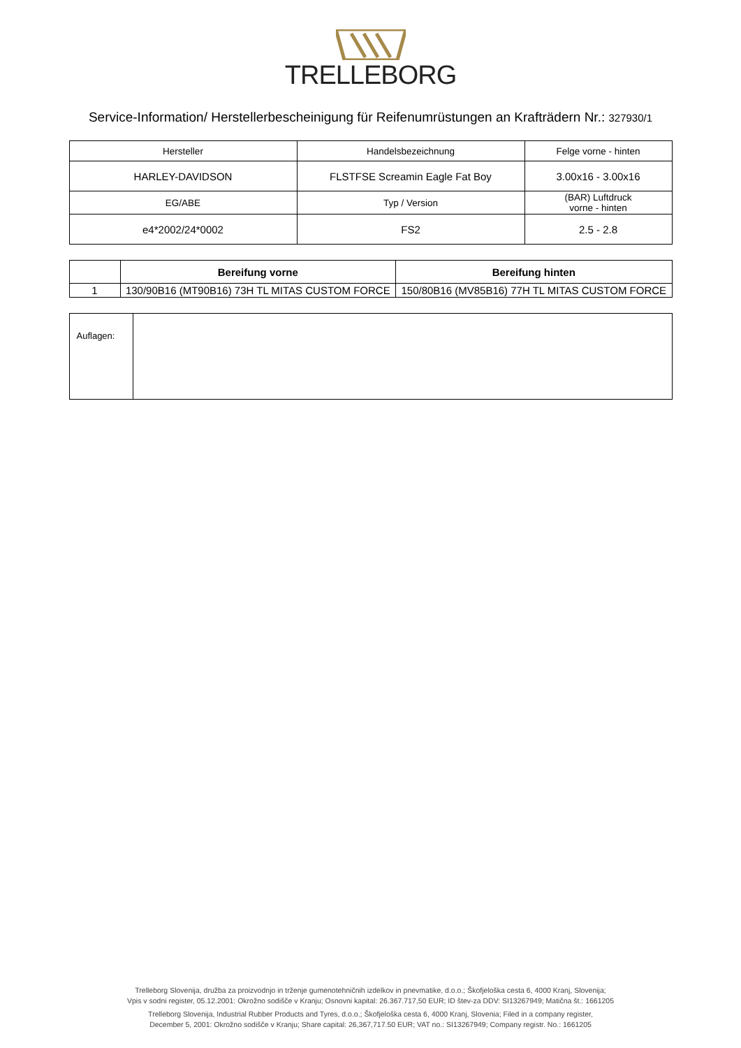TRELLEBORG
Service-Information/ Herstellerbescheinigung für Reifenumrüstungen an Krafträdern Nr.: 327930/1
| Hersteller | Handelsbezeichnung | Felge vorne - hinten |
| HARLEY-DAVIDSON | FLSTFSE Screamin Eagle Fat Boy | 3.00x16 - 3.00x16 |
| EG/ABE | Typ / Version | (BAR) Luftdruck vorne - hinten |
| e4*2002/24*0002 | FS2 | 2.5 - 2.8 |
| | Bereifung vorne | Bereifung hinten |
| --- | --- | --- |
| 1 | 130/90B16 (MT90B16) 73H TL MITAS CUSTOM FORCE | 150/80B16 (MV85B16) 77H TL MITAS CUSTOM FORCE |
| Auflagen: | |
Trelleborg Slovenija, družba za proizvodnjo in trženje gumenotehničnih izdelkov in pnevmatike, d.o.o.; Škofjeloška cesta 6, 4000 Kranj, Slovenija;
Vpis v sodni register, 05.12.2001: Okrožno sodišče v Kranju; Osnovni kapital: 26.367.717,50 EUR; ID štev-za DDV: SI13267949; Matična št.: 1661205
Trelleborg Slovenija, Industrial Rubber Products and Tyres, d.o.o.; Škofjeloška cesta 6, 4000 Kranj, Slovenia; Filed in a company register,
December 5, 2001: Okrožno sodišče v Kranju; Share capital: 26,367,717.50 EUR; VAT no.: SI13267949; Company registr. No.: 1661205